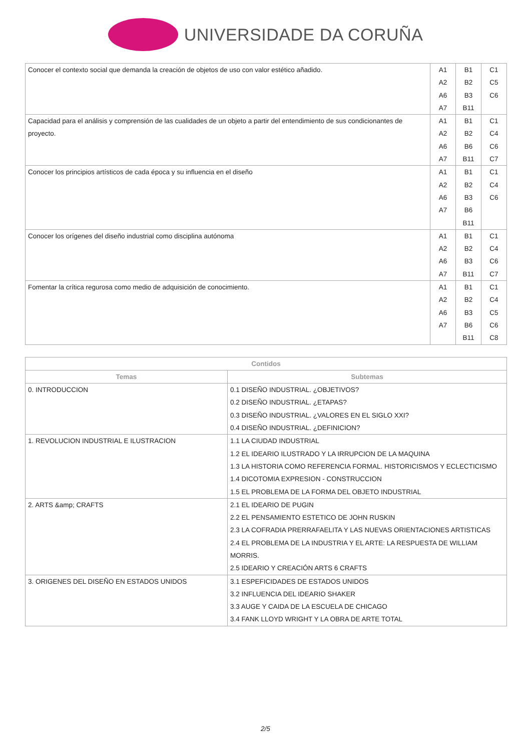UNIVERSIDADE DA CORUÑA
| Conocer el contexto social que demanda la creación de objetos de uso con valor estético añadido. | A1 A2 A6 A7 | B1 B2 B3 B11 | C1 C5 C6 |
| Capacidad para el análisis y comprensión de las cualidades de un objeto a partir del entendimiento de sus condicionantes de proyecto. | A1 A2 A6 A7 | B1 B2 B6 B11 | C1 C4 C6 C7 |
| Conocer los principios artísticos de cada época y su influencia en el diseño | A1 A2 A6 A7 | B1 B2 B3 B6 B11 | C1 C4 C6 |
| Conocer los orígenes del diseño industrial como disciplina autónoma | A1 A2 A6 A7 | B1 B2 B3 B11 | C1 C4 C6 C7 |
| Fomentar la crítica regurosa como medio de adquisición de conocimiento. | A1 A2 A6 A7 | B1 B2 B3 B6 B11 | C1 C4 C5 C6 C8 |
| Contidos | |
| --- | --- |
| Temas | Subtemas |
| 0. INTRODUCCION | 0.1 DISEÑO INDUSTRIAL. ¿OBJETIVOS? 0.2 DISEÑO INDUSTRIAL. ¿ETAPAS? 0.3 DISEÑO INDUSTRIAL. ¿VALORES EN EL SIGLO XXI? 0.4 DISEÑO INDUSTRIAL. ¿DEFINICION? |
| 1. REVOLUCION INDUSTRIAL E ILUSTRACION | 1.1 LA CIUDAD INDUSTRIAL 1.2 EL IDEARIO ILUSTRADO Y LA IRRUPCION DE LA MAQUINA 1.3 LA HISTORIA COMO REFERENCIA FORMAL. HISTORICISMOS Y ECLECTICISMO 1.4 DICOTOMIA EXPRESION - CONSTRUCCION 1.5 EL PROBLEMA DE LA FORMA DEL OBJETO INDUSTRIAL |
| 2. ARTS &amp; CRAFTS | 2.1 EL IDEARIO DE PUGIN 2.2 EL PENSAMIENTO ESTETICO DE JOHN RUSKIN 2.3 LA COFRADIA PRERRAFAELITA Y LAS NUEVAS ORIENTACIONES ARTISTICAS 2.4 EL PROBLEMA DE LA INDUSTRIA Y EL ARTE: LA RESPUESTA DE WILLIAM MORRIS. 2.5 IDEARIO Y CREACIÓN ARTS 6 CRAFTS |
| 3. ORIGENES DEL DISEÑO EN ESTADOS UNIDOS | 3.1 ESPEFICIDADES DE ESTADOS UNIDOS 3.2 INFLUENCIA DEL IDEARIO SHAKER 3.3 AUGE Y CAIDA DE LA ESCUELA DE CHICAGO 3.4 FANK LLOYD WRIGHT Y LA OBRA DE ARTE TOTAL |
2/5